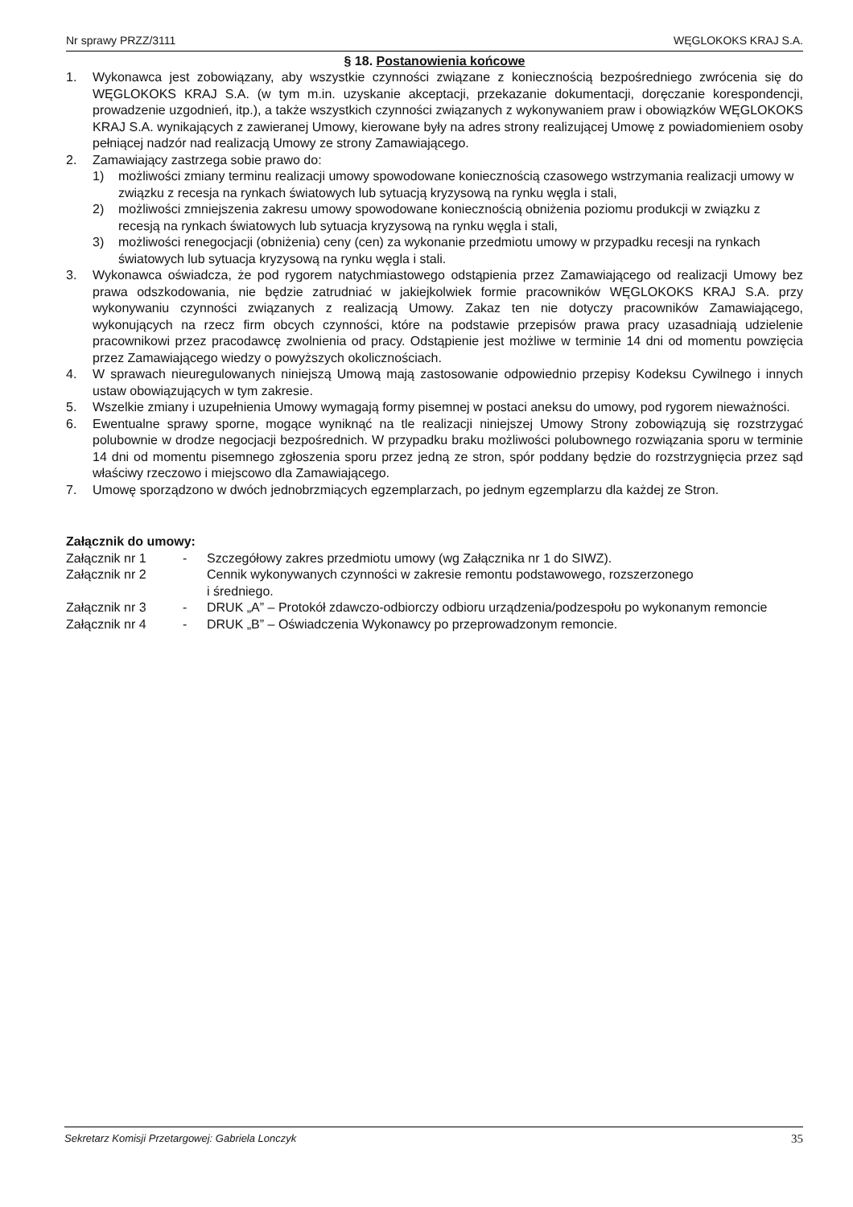Nr sprawy PRZZ/3111 WĘGLOKOKS KRAJ S.A.
§ 18. Postanowienia końcowe
1. Wykonawca jest zobowiązany, aby wszystkie czynności związane z koniecznością bezpośredniego zwrócenia się do WĘGLOKOKS KRAJ S.A. (w tym m.in. uzyskanie akceptacji, przekazanie dokumentacji, doręczanie korespondencji, prowadzenie uzgodnień, itp.), a także wszystkich czynności związanych z wykonywaniem praw i obowiązków WĘGLOKOKS KRAJ S.A. wynikających z zawieranej Umowy, kierowane były na adres strony realizującej Umowę z powiadomieniem osoby pełniącej nadzór nad realizacją Umowy ze strony Zamawiającego.
2. Zamawiający zastrzega sobie prawo do:
1) możliwości zmiany terminu realizacji umowy spowodowane koniecznością czasowego wstrzymania realizacji umowy w związku z recesja na rynkach światowych lub sytuacją kryzysową na rynku węgla i stali,
2) możliwości zmniejszenia zakresu umowy spowodowane koniecznością obniżenia poziomu produkcji w związku z recesją na rynkach światowych lub sytuacja kryzysową na rynku węgla i stali,
3) możliwości renegocjacji (obniżenia) ceny (cen) za wykonanie przedmiotu umowy w przypadku recesji na rynkach światowych lub sytuacja kryzysową na rynku węgla i stali.
3. Wykonawca oświadcza, że pod rygorem natychmiastowego odstąpienia przez Zamawiającego od realizacji Umowy bez prawa odszkodowania, nie będzie zatrudniać w jakiejkolwiek formie pracowników WĘGLOKOKS KRAJ S.A. przy wykonywaniu czynności związanych z realizacją Umowy. Zakaz ten nie dotyczy pracowników Zamawiającego, wykonujących na rzecz firm obcych czynności, które na podstawie przepisów prawa pracy uzasadniają udzielenie pracownikowi przez pracodawcę zwolnienia od pracy. Odstąpienie jest możliwe w terminie 14 dni od momentu powzięcia przez Zamawiającego wiedzy o powyższych okolicznościach.
4. W sprawach nieuregulowanych niniejszą Umową mają zastosowanie odpowiednio przepisy Kodeksu Cywilnego i innych ustaw obowiązujących w tym zakresie.
5. Wszelkie zmiany i uzupełnienia Umowy wymagają formy pisemnej w postaci aneksu do umowy, pod rygorem nieważności.
6. Ewentualne sprawy sporne, mogące wyniknąć na tle realizacji niniejszej Umowy Strony zobowiązują się rozstrzygać polubownie w drodze negocjacji bezpośrednich. W przypadku braku możliwości polubownego rozwiązania sporu w terminie 14 dni od momentu pisemnego zgłoszenia sporu przez jedną ze stron, spór poddany będzie do rozstrzygnięcia przez sąd właściwy rzeczowo i miejscowo dla Zamawiającego.
7. Umowę sporządzono w dwóch jednobrzmiących egzemplarzach, po jednym egzemplarzu dla każdej ze Stron.
Załącznik do umowy:
Załącznik nr 1 - Szczegółowy zakres przedmiotu umowy (wg Załącznika nr 1 do SIWZ).
Załącznik nr 2 Cennik wykonywanych czynności w zakresie remontu podstawowego, rozszerzonego
i średniego.
Załącznik nr 3 - DRUK „A” – Protokół zdawczo-odbiorczy odbioru urządzenia/podzespołu po wykonanym remoncie
Załącznik nr 4 - DRUK „B” – Oświadczenia Wykonawcy po przeprowadzonym remoncie.
Sekretarz Komisji Przetargowej: Gabriela Lonczyk 35